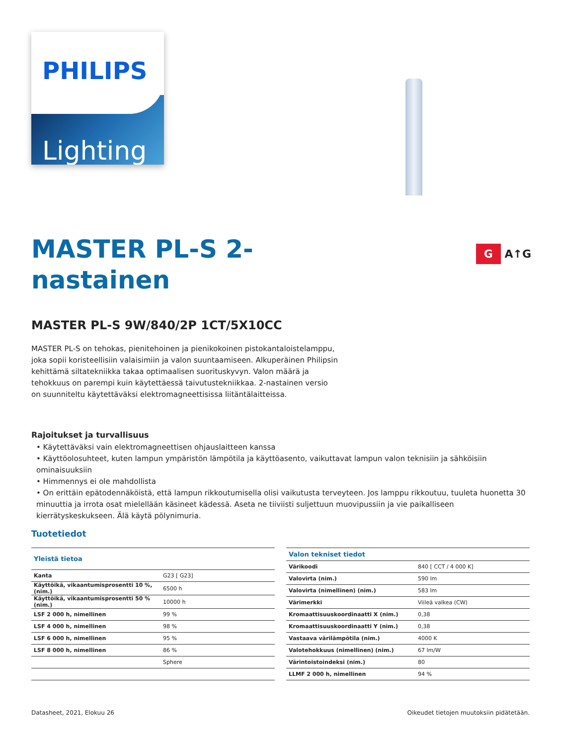PHILIPS
Lighting
G A↑G
MASTER PL-S 2-
nastainen
MASTER PL-S 9W/840/2P 1CT/5X10CC
MASTER PL-S on tehokas, pienitehoinen ja pienikokoinen pistokantaloistelamppu, joka sopii koristeellisiin valaisimiin ja valon suuntaamiseen. Alkuperäinen Philipsin kehittämä siltatekniikka takaa optimaalisen suorituskyvyn. Valon määrä ja tehokkuus on parempi kuin käytettäessä taivutustekniikkaa. 2-nastainen versio on suunniteltu käytettäväksi elektromagneettisissa liitäntälaitteissa.
Rajoitukset ja turvallisuus
• Käytettäväksi vain elektromagneettisen ohjauslaitteen kanssa
• Käyttöolosuhteet, kuten lampun ympäristön lämpötila ja käyttöasento, vaikuttavat lampun valon teknisiin ja sähköisiin ominaisuuksiin
• Himmennys ei ole mahdollista
• On erittäin epätodennäköistä, että lampun rikkoutumisella olisi vaikutusta terveyteen. Jos lamppu rikkoutuu, tuuleta huonetta 30 minuuttia ja irrota osat mielellään käsineet kädessä. Aseta ne tiiviisti suljettuun muovipussiin ja vie paikalliseen kierrätyskeskukseen. Älä käytä pölynimuria.
Tuotetiedot
| Yleistä tietoa | |
| --- | --- |
| Kanta | G23 [ G23] |
| Käyttöikä, vikaantumisprosentti 10 %, (nim.) | 6500 h |
| Käyttöikä, vikaantumisprosentti 50 % (nim.) | 10000 h |
| LSF 2 000 h, nimellinen | 99 % |
| LSF 4 000 h, nimellinen | 98 % |
| LSF 6 000 h, nimellinen | 95 % |
| LSF 8 000 h, nimellinen | 86 % |
| | Sphere |
| Valon tekniset tiedot | |
| --- | --- |
| Värikoodi | 840 [ CCT / 4 000 K] |
| Valovirta (nim.) | 590 lm |
| Valovirta (nimellinen) (nim.) | 583 lm |
| Värimerkki | Viileä valkea (CW) |
| Kromaattisuuskoordinaatti X (nim.) | 0,38 |
| Kromaattisuuskoordinaatti Y (nim.) | 0,38 |
| Vastaava värilämpötila (nim.) | 4000 K |
| Valotehokkuus (nimellinen) (nim.) | 67 lm/W |
| Värintoistoindeksi (nim.) | 80 |
| LLMF 2 000 h, nimellinen | 94 % |
Datasheet, 2021, Elokuu 26 Oikeudet tietojen muutoksiin pidätetään.